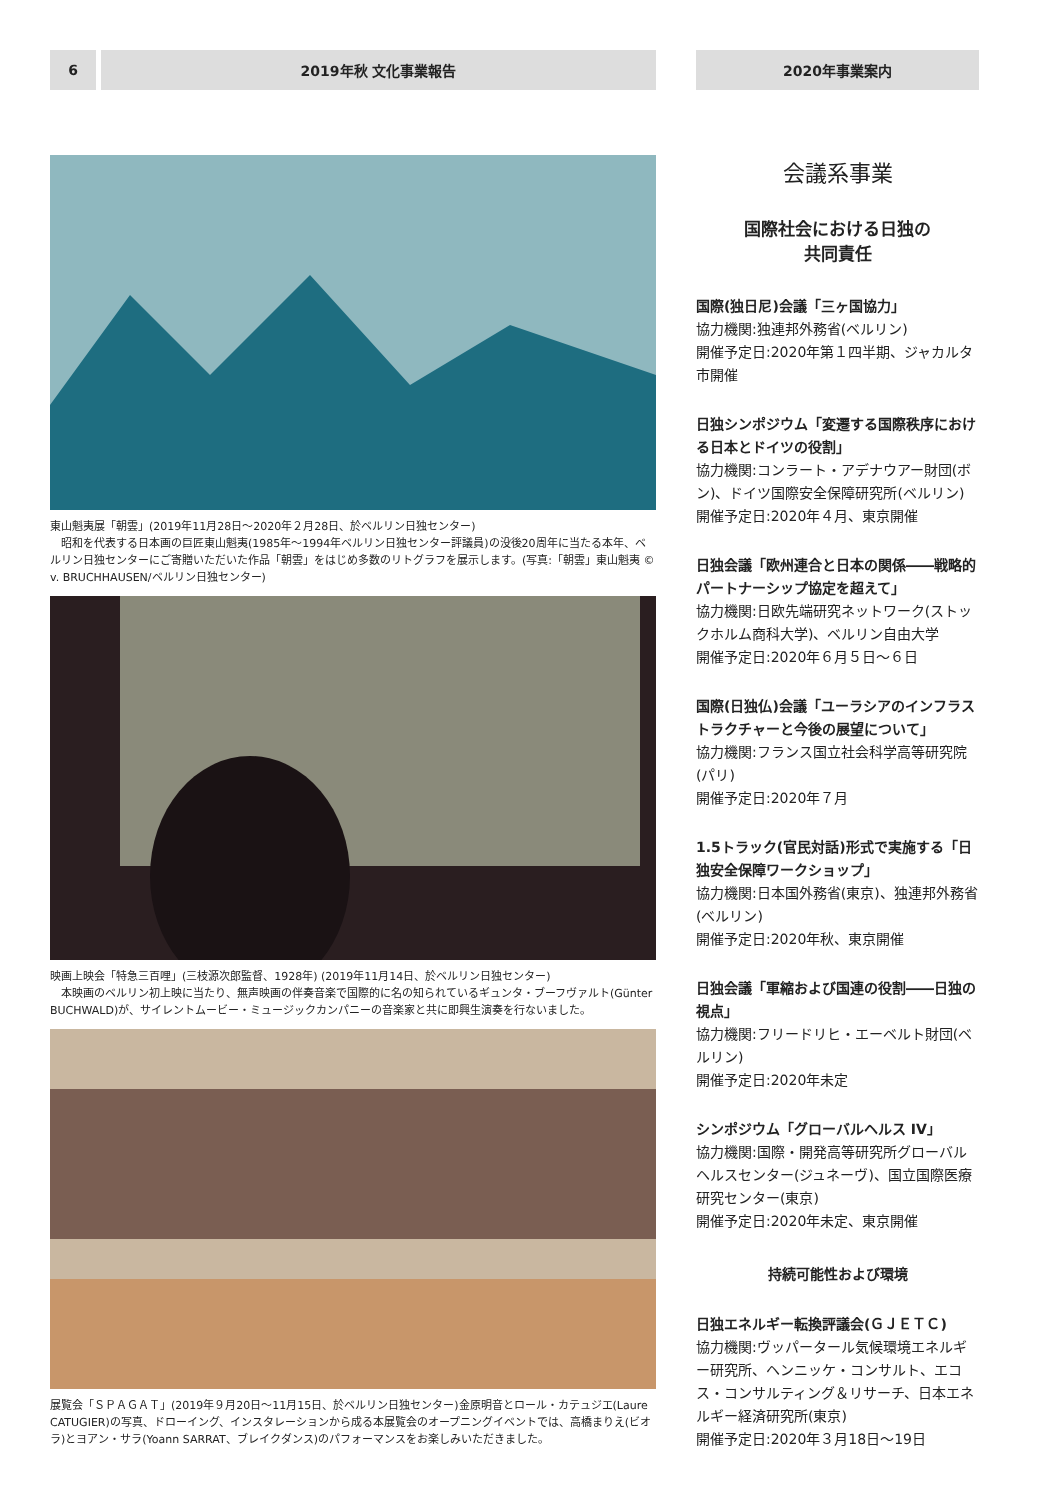6 2019年秋 文化事業報告
東山魁夷展「朝雲」(2019年11月28日〜2020年２月28日、於ベルリン日独センター)
　昭和を代表する日本画の巨匠東山魁夷(1985年〜1994年ベルリン日独センター評議員)の没後20周年に当たる本年、ベルリン日独センターにご寄贈いただいた作品「朝雲」をはじめ多数のリトグラフを展示します。(写真:「朝雲」東山魁夷 © v. BRUCHHAUSEN/ベルリン日独センター)
映画上映会「特急三百哩」(三枝源次郎監督、1928年) (2019年11月14日、於ベルリン日独センター)
　本映画のベルリン初上映に当たり、無声映画の伴奏音楽で国際的に名の知られているギュンタ・ブーフヴァルト(Günter BUCHWALD)が、サイレントムービー・ミュージックカンパニーの音楽家と共に即興生演奏を行ないました。
展覧会「ＳＰＡＧＡＴ」(2019年９月20日〜11月15日、於ベルリン日独センター)金原明音とロール・カテュジエ(Laure CATUGIER)の写真、ドローイング、インスタレーションから成る本展覧会のオープニングイベントでは、高橋まりえ(ビオラ)とヨアン・サラ(Yoann SARRAT、ブレイクダンス)のパフォーマンスをお楽しみいただきました。
2020年事業案内
会議系事業
国際社会における日独の
共同責任
国際(独日尼)会議「三ヶ国協力」
協力機関:独連邦外務省(ベルリン)
開催予定日:2020年第１四半期、ジャカルタ市開催
日独シンポジウム「変遷する国際秩序における日本とドイツの役割」
協力機関:コンラート・アデナウアー財団(ボン)、ドイツ国際安全保障研究所(ベルリン)
開催予定日:2020年４月、東京開催
日独会議「欧州連合と日本の関係――戦略的パートナーシップ協定を超えて」
協力機関:日欧先端研究ネットワーク(ストックホルム商科大学)、ベルリン自由大学
開催予定日:2020年６月５日〜６日
国際(日独仏)会議「ユーラシアのインフラストラクチャーと今後の展望について」
協力機関:フランス国立社会科学高等研究院(パリ)
開催予定日:2020年７月
1.5トラック(官民対話)形式で実施する「日独安全保障ワークショップ」
協力機関:日本国外務省(東京)、独連邦外務省(ベルリン)
開催予定日:2020年秋、東京開催
日独会議「軍縮および国連の役割――日独の視点」
協力機関:フリードリヒ・エーベルト財団(ベルリン)
開催予定日:2020年未定
シンポジウム「グローバルヘルス IV」
協力機関:国際・開発高等研究所グローバルヘルスセンター(ジュネーヴ)、国立国際医療研究センター(東京)
開催予定日:2020年未定、東京開催
持続可能性および環境
日独エネルギー転換評議会(ＧＪＥＴＣ)
協力機関:ヴッパータール気候環境エネルギー研究所、ヘンニッケ・コンサルト、エコス・コンサルティング＆リサーチ、日本エネルギー経済研究所(東京)
開催予定日:2020年３月18日〜19日